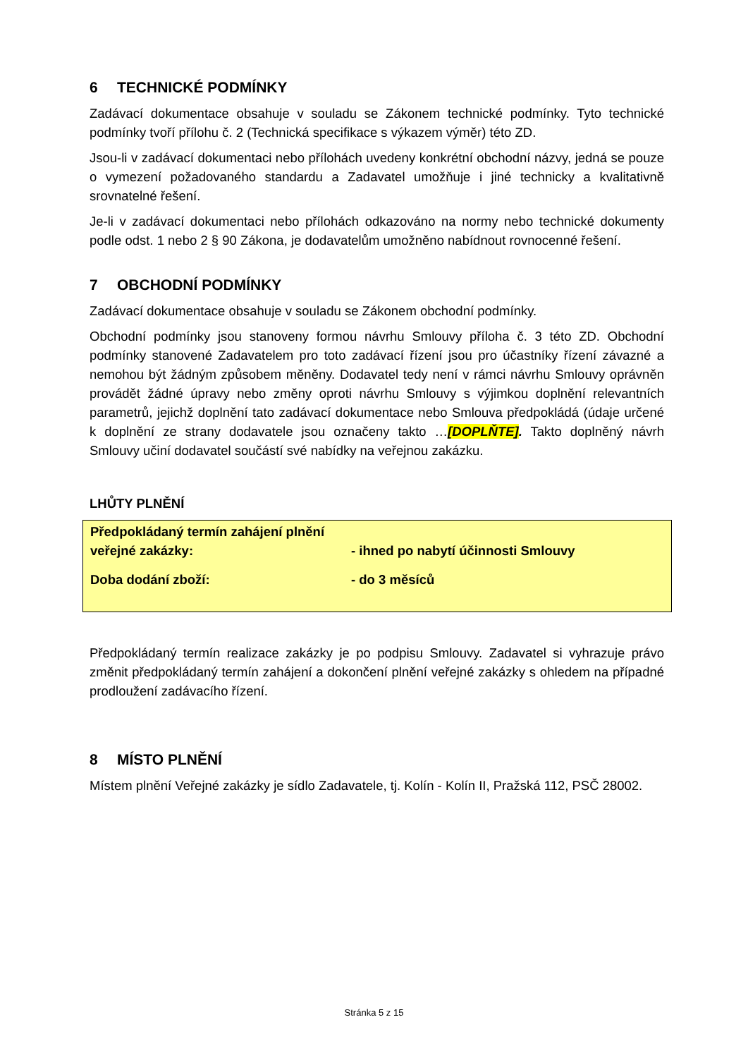6 TECHNICKÉ PODMÍNKY
Zadávací dokumentace obsahuje v souladu se Zákonem technické podmínky. Tyto technické podmínky tvoří přílohu č. 2 (Technická specifikace s výkazem výměr) této ZD.
Jsou-li v zadávací dokumentaci nebo přílohách uvedeny konkrétní obchodní názvy, jedná se pouze o vymezení požadovaného standardu a Zadavatel umožňuje i jiné technicky a kvalitativně srovnatelné řešení.
Je-li v zadávací dokumentaci nebo přílohách odkazováno na normy nebo technické dokumenty podle odst. 1 nebo 2 § 90 Zákona, je dodavatelům umožněno nabídnout rovnocenné řešení.
7 OBCHODNÍ PODMÍNKY
Zadávací dokumentace obsahuje v souladu se Zákonem obchodní podmínky.
Obchodní podmínky jsou stanoveny formou návrhu Smlouvy příloha č. 3 této ZD. Obchodní podmínky stanovené Zadavatelem pro toto zadávací řízení jsou pro účastníky řízení závazné a nemohou být žádným způsobem měněny. Dodavatel tedy není v rámci návrhu Smlouvy oprávněn provádět žádné úpravy nebo změny oproti návrhu Smlouvy s výjimkou doplnění relevantních parametrů, jejichž doplnění tato zadávací dokumentace nebo Smlouva předpokládá (údaje určené k doplnění ze strany dodavatele jsou označeny takto …[DOPLŇTE]. Takto doplněný návrh Smlouvy učiní dodavatel součástí své nabídky na veřejnou zakázku.
LHŮTY PLNĚNÍ
| Předpokládaný termín zahájení plnění veřejné zakázky: | - ihned po nabytí účinnosti Smlouvy |
| Doba dodání zboží: | - do 3 měsíců |
Předpokládaný termín realizace zakázky je po podpisu Smlouvy. Zadavatel si vyhrazuje právo změnit předpokládaný termín zahájení a dokončení plnění veřejné zakázky s ohledem na případné prodloužení zadávacího řízení.
8 MÍSTO PLNĚNÍ
Místem plnění Veřejné zakázky je sídlo Zadavatele, tj. Kolín - Kolín II, Pražská 112, PSČ 28002.
Stránka 5 z 15